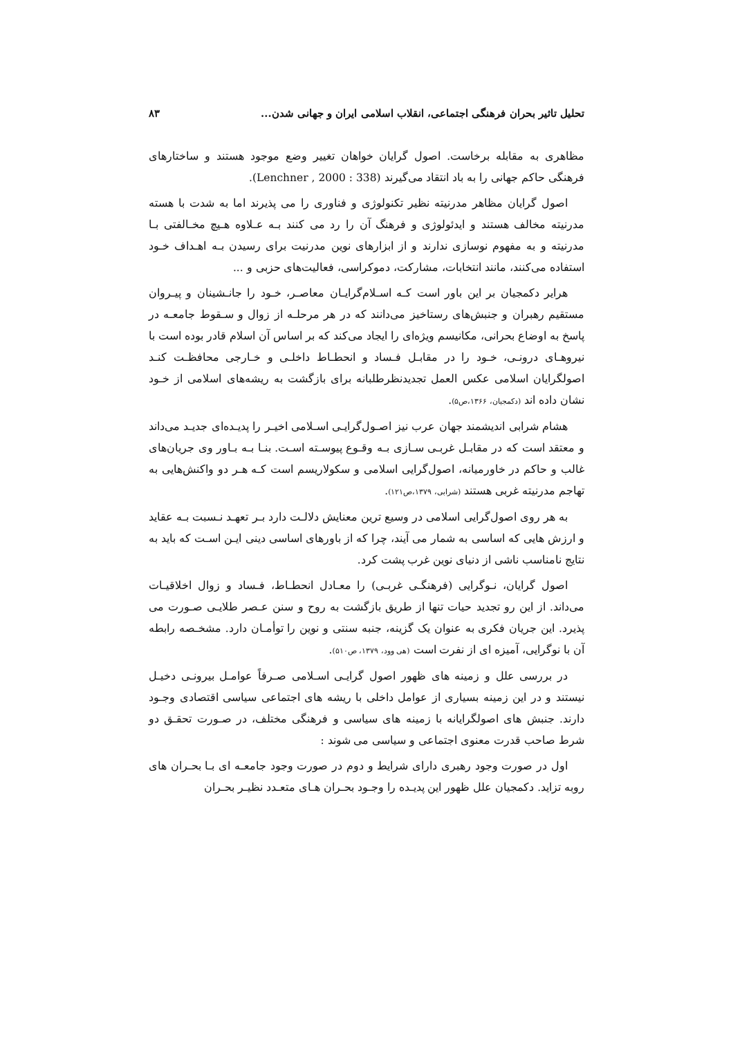تحلیل تاثیر بحران فرهنگی اجتماعی، انقلاب اسلامی ایران و جهانی شدن... ۸۳
مظاهری به مقابله برخاست. اصول گرایان خواهان تغییر وضع موجود هستند و ساختارهای فرهنگی حاکم جهانی را به باد انتقاد می‌گیرند (Lenchner , 2000 : 338).
اصول گرایان مظاهر مدرنیته نظیر تکنولوژی و فناوری را می پذیرند اما به شدت با هسته مدرنیته مخالف هستند و ایدئولوژی و فرهنگ آن را رد می کنند بـه عـلاوه هـیچ مخـالفتی بـا مدرنیته و به مفهوم نوسازی ندارند و از ابزارهای نوین مدرنیت برای رسیدن بـه اهـداف خـود استفاده می‌کنند، مانند انتخابات، مشارکت، دموکراسی، فعالیت‌های حزبی و ...
هرایر دکمجیان بر این باور است کـه اسـلام‌گرایـان معاصـر، خـود را جانـشینان و پیـروان مستقیم رهبران و جنبش‌های رستاخیز می‌دانند که در هر مرحلـه از زوال و سـقوط جامعـه در پاسخ به اوضاع بحرانی، مکانیسم ویژه‌ای را ایجاد می‌کند که بر اساس آن اسلام قادر بوده است با نیروهـای درونـی، خـود را در مقابـل فـساد و انحطـاط داخلـی و خـارجی محافظـت کنـد اصولگرایان اسلامی عکس العمل تجدیدنظرطلبانه برای بازگشت به ریشه‌های اسلامی از خـود نشان داده اند (دکمجیان، ۱۳۶۶،ص۵).
هشام شرابی اندیشمند جهان عرب نیز اصـول‌گرایـی اسـلامی اخیـر را پدیـده‌ای جدیـد می‌داند و معتقد است که در مقابـل غربـی سـازی بـه وقـوع پیوسـته اسـت. بنـا بـه بـاور وی جریان‌های غالب و حاکم در خاورمیانه، اصول‌گرایی اسلامی و سکولاریسم است کـه هـر دو واکنش‌هایی به تهاجم مدرنیته غربی هستند (شرابی، ۱۳۷۹،ص۱۲۱).
به هر روی اصول‌گرایی اسلامی در وسیع ترین معنایش دلالـت دارد بـر تعهـد نـسبت بـه عقاید و ارزش هایی که اساسی به شمار می آیند، چرا که از باورهای اساسی دینی ایـن اسـت که باید به نتایج نامناسب ناشی از دنیای نوین غرب پشت کرد.
اصول گرایان، نـوگرایی (فرهنگـی غربـی) را معـادل انحطـاط، فـساد و زوال اخلاقیـات می‌داند. از این رو تجدید حیات تنها از طریق بازگشت به روح و سنن عـصر طلایـی صـورت می پذیرد. این جریان فکری به عنوان یک گزینه، جنبه سنتی و نوین را توأمـان دارد. مشخـصه رابطه آن با نوگرایی، آمیزه ای از نفرت است (هی وود، ۱۳۷۹، ص۵۱۰).
در بررسی علل و زمینه های ظهور اصول گرایـی اسـلامی صـرفاً عوامـل بیرونـی دخیـل نیستند و در این زمینه بسیاری از عوامل داخلی با ریشه های اجتماعی سیاسی اقتصادی وجـود دارند. جنبش های اصولگرایانه با زمینه های سیاسی و فرهنگی مختلف، در صـورت تحقـق دو شرط صاحب قدرت معنوی اجتماعی و سیاسی می شوند :
اول در صورت وجود رهبری دارای شرایط و دوم در صورت وجود جامعـه ای بـا بحـران های روبه تزاید. دکمجیان علل ظهور این پدیـده را وجـود بحـران هـای متعـدد نظیـر بحـران